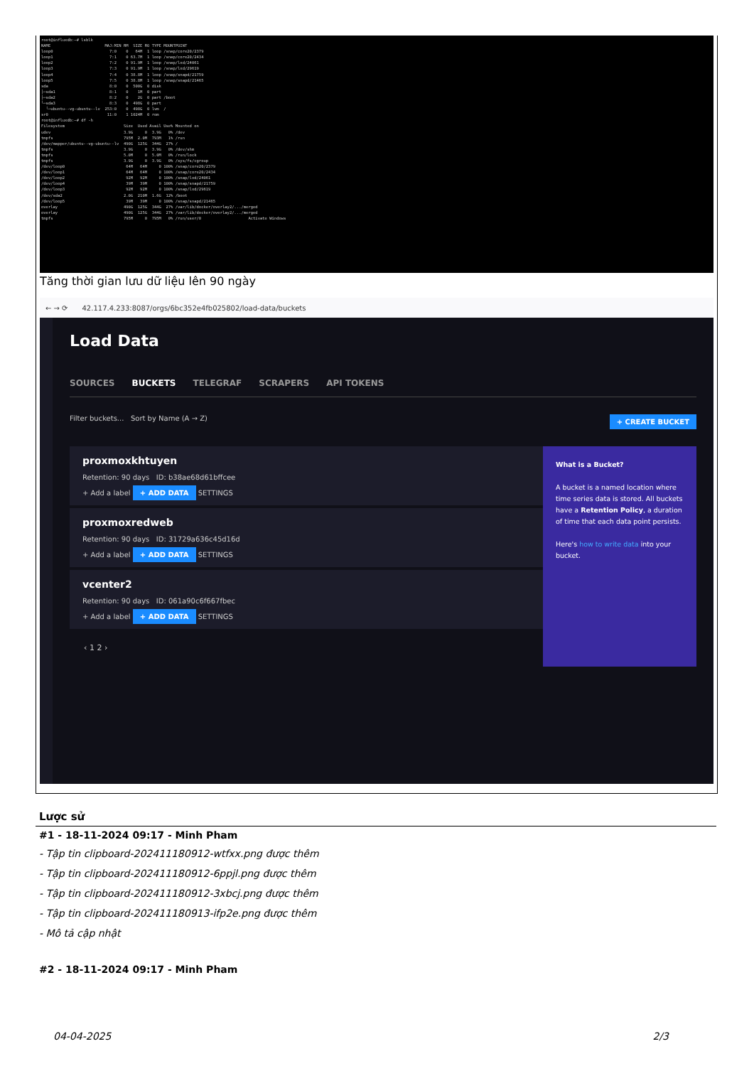root@influxdb:~# lsblk NAME MAJ:MIN RM SIZE RO TYPE MOUNTPOINT loop0 7:0 0 64M 1 loop /snap/core20/2379 loop1 7:1 0 63.7M 1 loop /snap/core20/2434 loop2 7:2 0 91.9M 1 loop /snap/lxd/24061 loop3 7:3 0 91.9M 1 loop /snap/lxd/29619 loop4 7:4 0 38.8M 1 loop /snap/snapd/21759 loop5 7:5 0 38.8M 1 loop /snap/snapd/21465 sda 8:0 0 500G 0 disk ├─sda1 8:1 0 1M 0 part ├─sda2 8:2 0 2G 0 part /boot └─sda3 8:3 0 498G 0 part └─ubuntu--vg-ubuntu--lv 253:0 0 498G 0 lvm / sr0 11:0 1 1024M 0 rom root@influxdb:~# df -h Filesystem Size Used Avail Use% Mounted on udev 3.9G 0 3.9G 0% /dev tmpfs 795M 2.0M 793M 1% /run /dev/mapper/ubuntu--vg-ubuntu--lv 490G 125G 344G 27% / tmpfs 3.9G 0 3.9G 0% /dev/shm tmpfs 5.0M 0 5.0M 0% /run/lock tmpfs 3.9G 0 3.9G 0% /sys/fs/cgroup /dev/loop0 64M 64M 0 100% /snap/core20/2379 /dev/loop1 64M 64M 0 100% /snap/core20/2434 /dev/loop2 92M 92M 0 100% /snap/lxd/24061 /dev/loop4 39M 39M 0 100% /snap/snapd/21759 /dev/loop3 92M 92M 0 100% /snap/lxd/29619 /dev/sda2 2.0G 210M 1.6G 12% /boot /dev/loop5 39M 39M 0 100% /snap/snapd/21465 overlay 490G 125G 344G 27% /var/lib/docker/overlay2/.../merged overlay 490G 125G 344G 27% /var/lib/docker/overlay2/.../merged tmpfs 795M 0 795M 0% /run/user/0 Activate Windows
Tăng thời gian lưu dữ liệu lên 90 ngày
← → ⟳ 42.117.4.233:8087/orgs/6bc352e4fb025802/load-data/buckets
Load Data
SOURCES BUCKETS TELEGRAF SCRAPERS API TOKENS
Filter buckets... Sort by Name (A → Z) + CREATE BUCKET
proxmoxkhtuyen
Retention: 90 days ID: b38ae68d61bffcee
+ Add a label + ADD DATA SETTINGS
proxmoxredweb
Retention: 90 days ID: 31729a636c45d16d
+ Add a label + ADD DATA SETTINGS
vcenter2
Retention: 90 days ID: 061a90c6f667fbec
+ Add a label + ADD DATA SETTINGS
‹ 1 2 ›
What is a Bucket?
A bucket is a named location where time series data is stored. All buckets have a Retention Policy, a duration of time that each data point persists.
Here's how to write data into your bucket.
Lược sử
#1 - 18-11-2024 09:17 - Minh Pham
- Tập tin clipboard-202411180912-wtfxx.png được thêm
- Tập tin clipboard-202411180912-6ppjl.png được thêm
- Tập tin clipboard-202411180912-3xbcj.png được thêm
- Tập tin clipboard-202411180913-ifp2e.png được thêm
- Mô tả cập nhật
#2 - 18-11-2024 09:17 - Minh Pham
04-04-2025 2/3